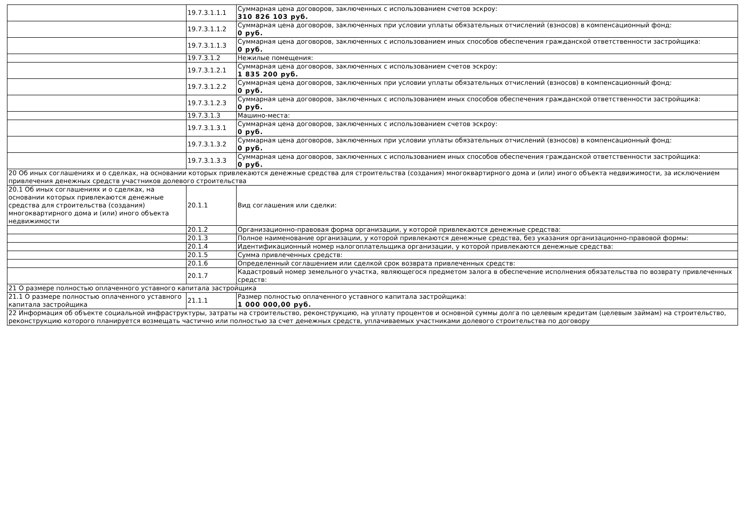| | 19.7.3.1.1.1 | Суммарная цена договоров, заключенных с использованием счетов эскроу: 310 826 103 руб. |
| | 19.7.3.1.1.2 | Суммарная цена договоров, заключенных при условии уплаты обязательных отчислений (взносов) в компенсационный фонд: 0 руб. |
| | 19.7.3.1.1.3 | Суммарная цена договоров, заключенных с использованием иных способов обеспечения гражданской ответственности застройщика: 0 руб. |
| | 19.7.3.1.2 | Нежилые помещения: |
| | 19.7.3.1.2.1 | Суммарная цена договоров, заключенных с использованием счетов эскроу: 1 835 200 руб. |
| | 19.7.3.1.2.2 | Суммарная цена договоров, заключенных при условии уплаты обязательных отчислений (взносов) в компенсационный фонд: 0 руб. |
| | 19.7.3.1.2.3 | Суммарная цена договоров, заключенных с использованием иных способов обеспечения гражданской ответственности застройщика: 0 руб. |
| | 19.7.3.1.3 | Машино-места: |
| | 19.7.3.1.3.1 | Суммарная цена договоров, заключенных с использованием счетов эскроу: 0 руб. |
| | 19.7.3.1.3.2 | Суммарная цена договоров, заключенных при условии уплаты обязательных отчислений (взносов) в компенсационный фонд: 0 руб. |
| | 19.7.3.1.3.3 | Суммарная цена договоров, заключенных с использованием иных способов обеспечения гражданской ответственности застройщика: 0 руб. |
| 20 Об иных соглашениях и о сделках, на основании которых привлекаются денежные средства для строительства (создания) многоквартирного дома и (или) иного объекта недвижимости, за исключением привлечения денежных средств участников долевого строительства | | |
| 20.1 Об иных соглашениях и о сделках, на основании которых привлекаются денежные средства для строительства (создания) многоквартирного дома и (или) иного объекта недвижимости | 20.1.1 | Вид соглашения или сделки: |
| | 20.1.2 | Организационно-правовая форма организации, у которой привлекаются денежные средства: |
| | 20.1.3 | Полное наименование организации, у которой привлекаются денежные средства, без указания организационно-правовой формы: |
| | 20.1.4 | Идентификационный номер налогоплательщика организации, у которой привлекаются денежные средства: |
| | 20.1.5 | Сумма привлеченных средств: |
| | 20.1.6 | Определенный соглашением или сделкой срок возврата привлеченных средств: |
| | 20.1.7 | Кадастровый номер земельного участка, являющегося предметом залога в обеспечение исполнения обязательства по возврату привлеченных средств: |
| 21 О размере полностью оплаченного уставного капитала застройщика | | |
| 21.1 О размере полностью оплаченного уставного капитала застройщика | 21.1.1 | Размер полностью оплаченного уставного капитала застройщика: 1 000 000,00 руб. |
| 22 Информация об объекте социальной инфраструктуры, затраты на строительство, реконструкцию, на уплату процентов и основной суммы долга по целевым кредитам (целевым займам) на строительство, реконструкцию которого планируется возмещать частично или полностью за счет денежных средств, уплачиваемых участниками долевого строительства по договору | | |